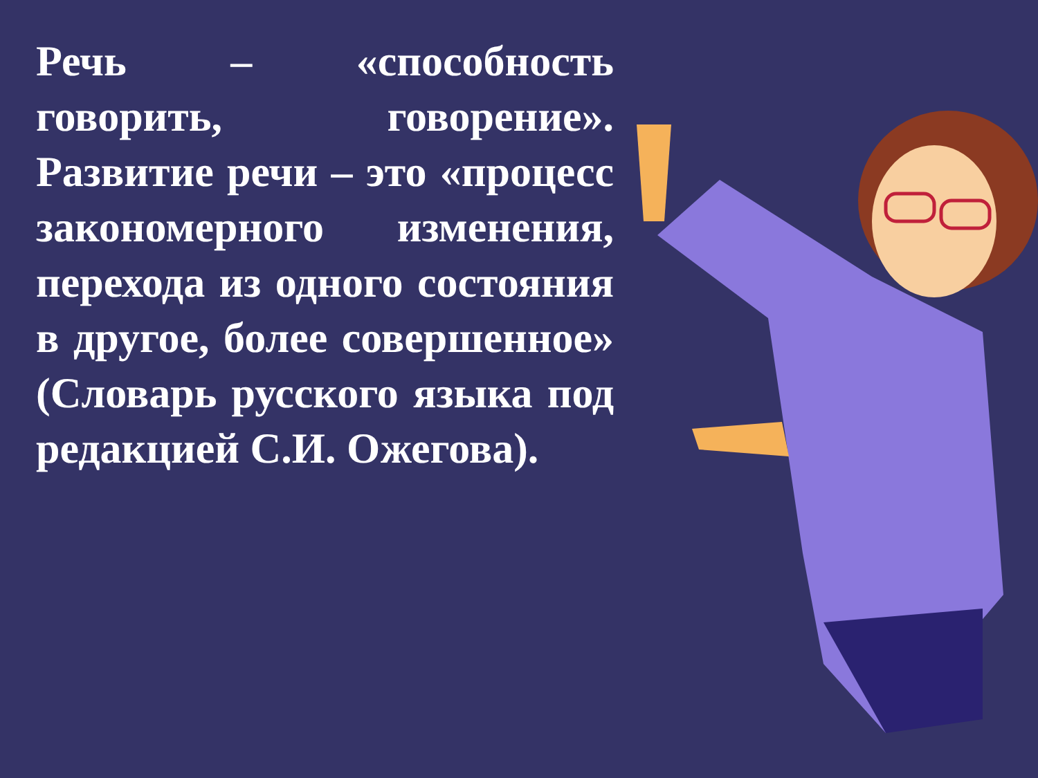Речь – «способность говорить, говорение». Развитие речи – это «процесс закономерного изменения, перехода из одного состояния в другое, более совершенное» (Словарь русского языка под редакцией С.И. Ожегова).